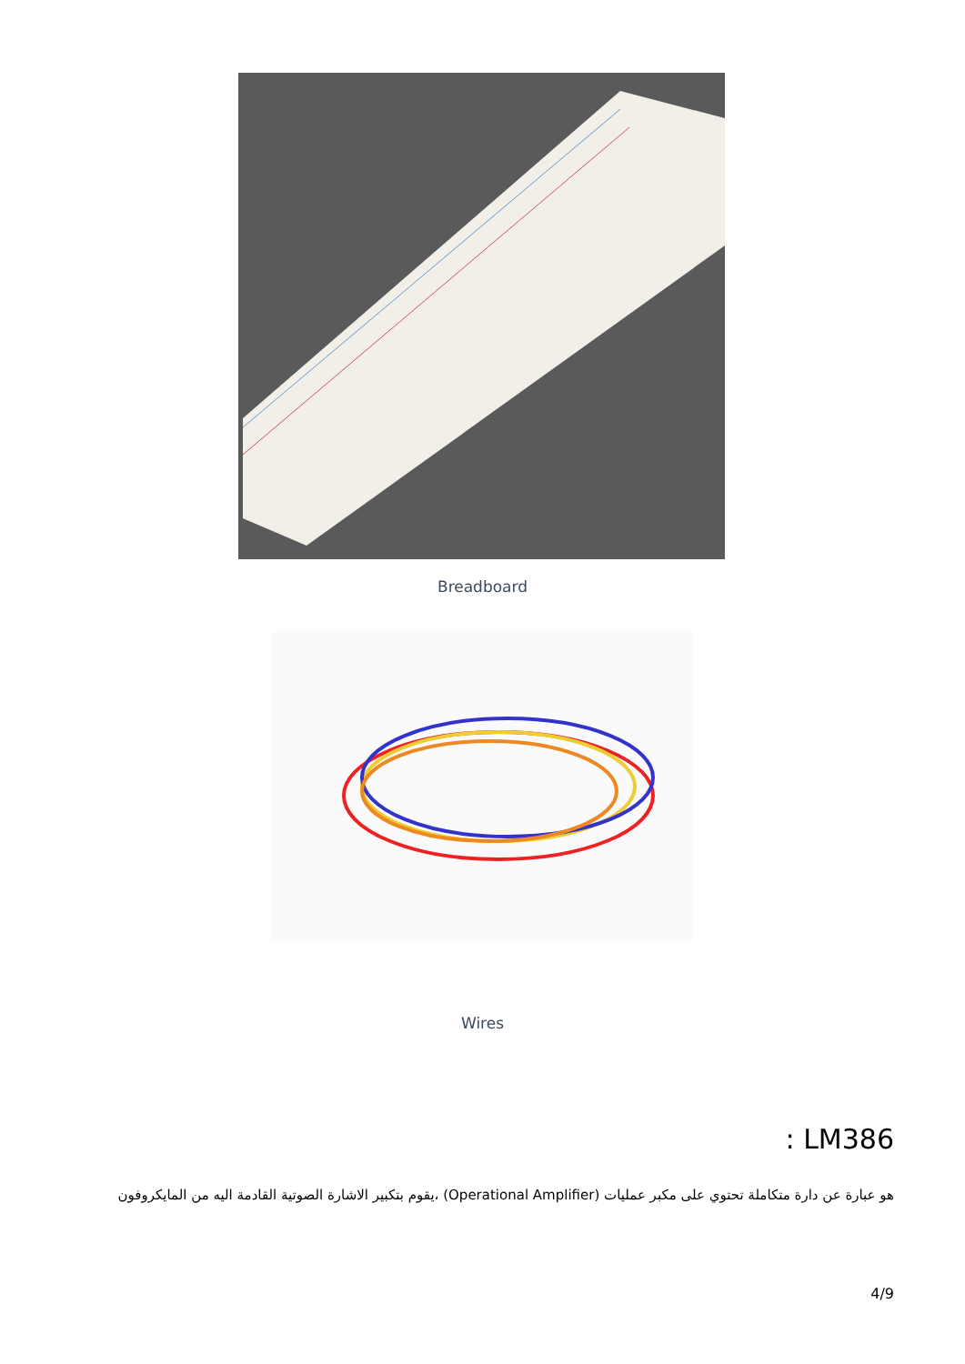Breadboard
Wires
: LM386
هو عبارة عن دارة متكاملة تحتوي على مكبر عمليات (Operational Amplifier) ،يقوم بتكبير الاشارة الصوتية القادمة اليه من المايكروفون
4/9